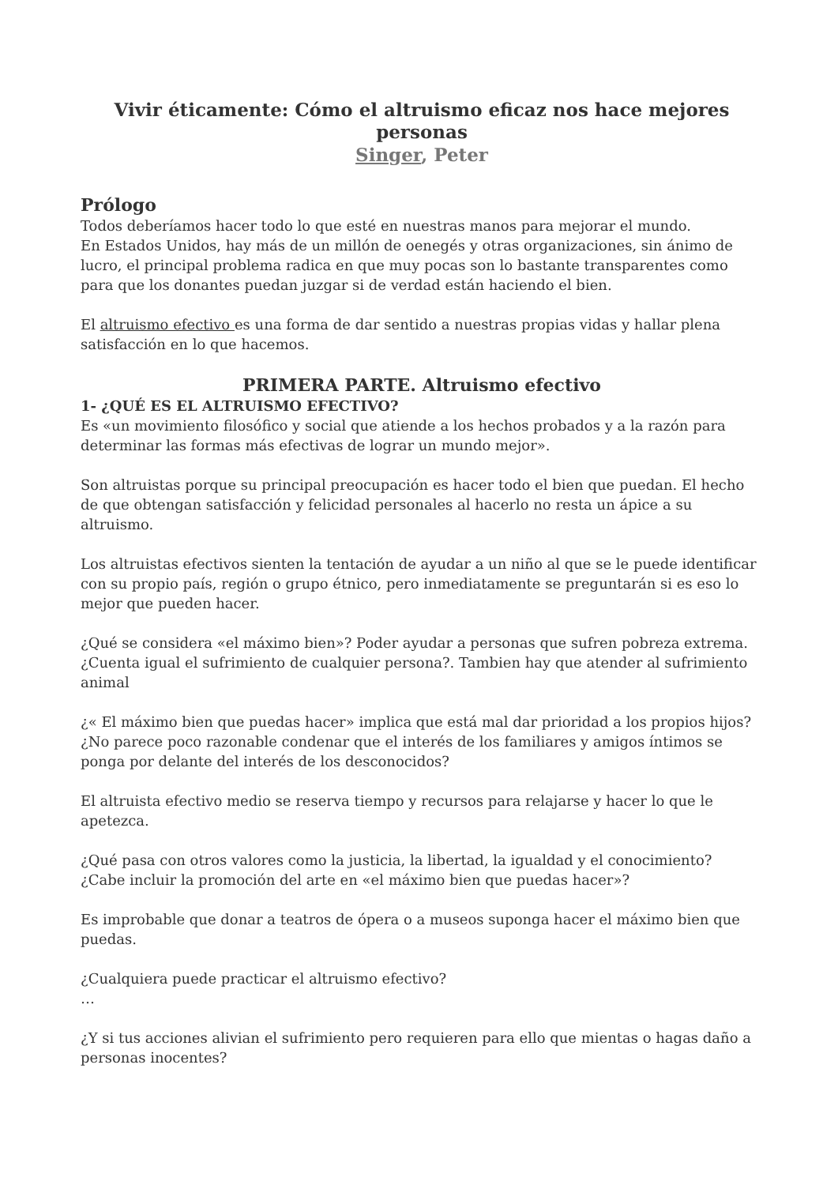Vivir éticamente: Cómo el altruismo eficaz nos hace mejores personas
Singer, Peter
Prólogo
Todos deberíamos hacer todo lo que esté en nuestras manos para mejorar el mundo.
En Estados Unidos, hay más de un millón de oenegés y otras organizaciones, sin ánimo de lucro, el principal problema radica en que muy pocas son lo bastante transparentes como para que los donantes puedan juzgar si de verdad están haciendo el bien.
El altruismo efectivo es una forma de dar sentido a nuestras propias vidas y hallar plena satisfacción en lo que hacemos.
PRIMERA PARTE. Altruismo efectivo
1- ¿QUÉ ES EL ALTRUISMO EFECTIVO?
Es «un movimiento filosófico y social que atiende a los hechos probados y a la razón para determinar las formas más efectivas de lograr un mundo mejor».
Son altruistas porque su principal preocupación es hacer todo el bien que puedan. El hecho de que obtengan satisfacción y felicidad personales al hacerlo no resta un ápice a su altruismo.
Los altruistas efectivos sienten la tentación de ayudar a un niño al que se le puede identificar con su propio país, región o grupo étnico, pero inmediatamente se preguntarán si es eso lo mejor que pueden hacer.
¿Qué se considera «el máximo bien»? Poder ayudar a personas que sufren pobreza extrema.
¿Cuenta igual el sufrimiento de cualquier persona?. Tambien hay que atender al sufrimiento animal
¿« El máximo bien que puedas hacer» implica que está mal dar prioridad a los propios hijos? ¿No parece poco razonable condenar que el interés de los familiares y amigos íntimos se ponga por delante del interés de los desconocidos?
El altruista efectivo medio se reserva tiempo y recursos para relajarse y hacer lo que le apetezca.
¿Qué pasa con otros valores como la justicia, la libertad, la igualdad y el conocimiento?
¿Cabe incluir la promoción del arte en «el máximo bien que puedas hacer»?
Es improbable que donar a teatros de ópera o a museos suponga hacer el máximo bien que puedas.
¿Cualquiera puede practicar el altruismo efectivo?
…
¿Y si tus acciones alivian el sufrimiento pero requieren para ello que mientas o hagas daño a personas inocentes?